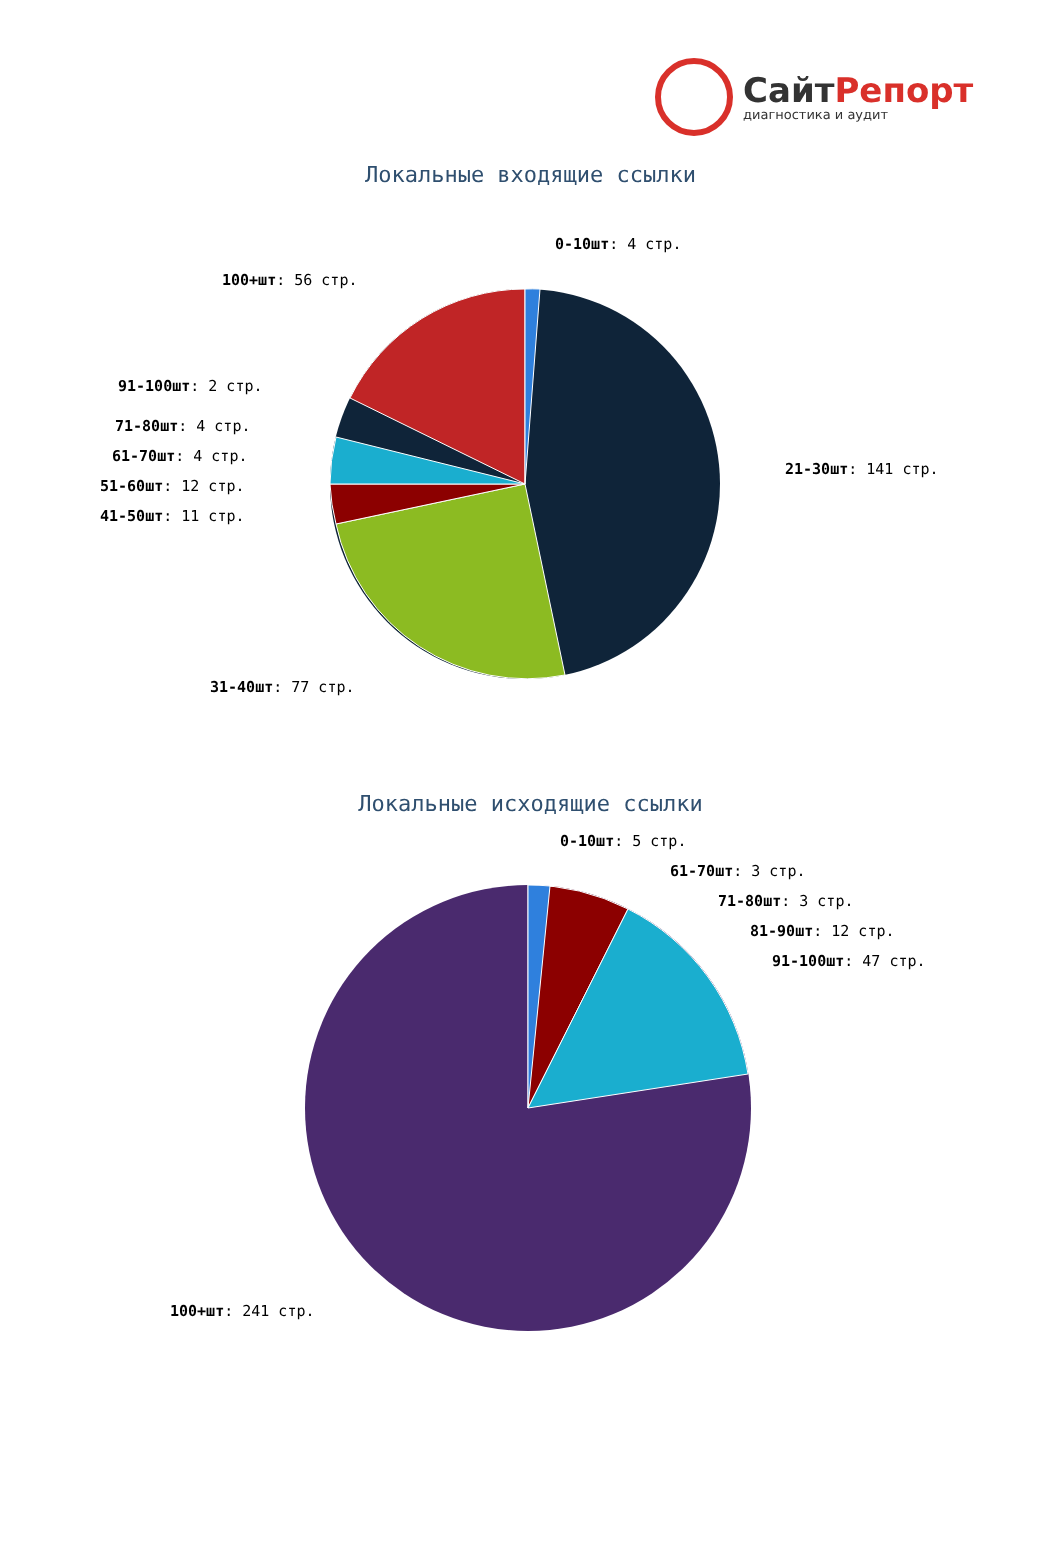СайтРепорт
диагностика и аудит
Локальные входящие ссылки
0-10шт: 4 стр.
100+шт: 56 стр.
91-100шт: 2 стр.
71-80шт: 4 стр.
61-70шт: 4 стр.
51-60шт: 12 стр.
41-50шт: 11 стр.
21-30шт: 141 стр.
31-40шт: 77 стр.
Локальные исходящие ссылки
0-10шт: 5 стр.
61-70шт: 3 стр.
71-80шт: 3 стр.
81-90шт: 12 стр.
91-100шт: 47 стр.
100+шт: 241 стр.